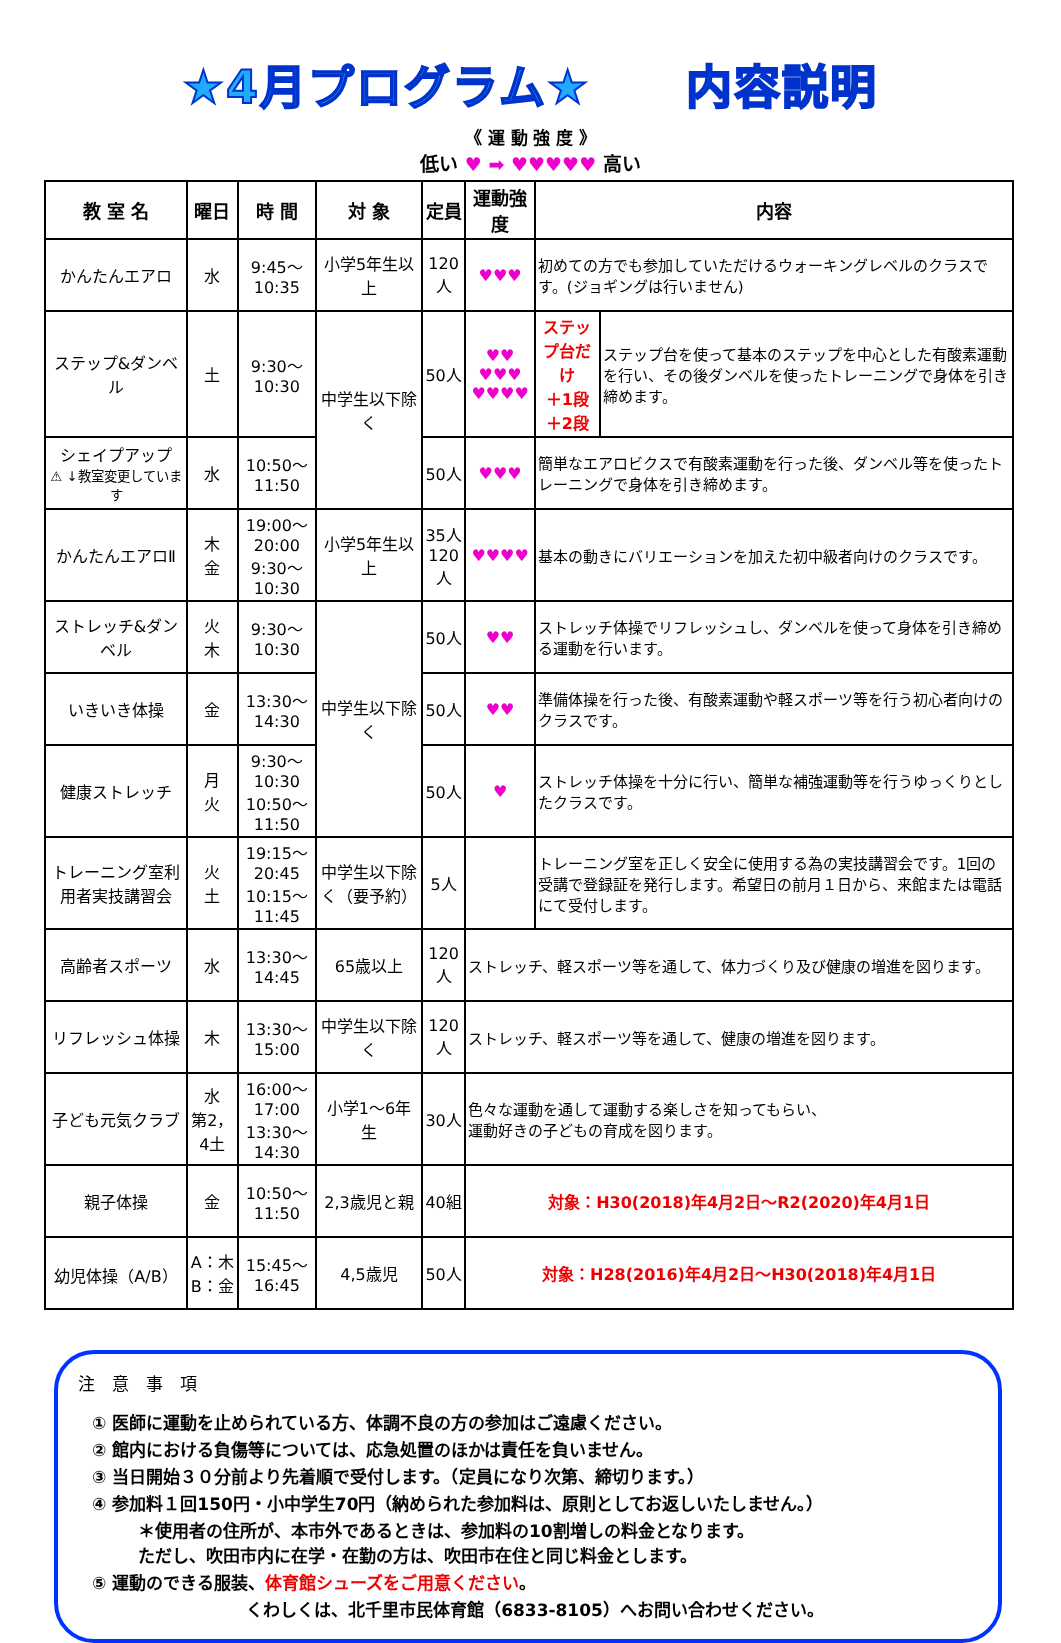★4月プログラム★　　内容説明
《 運 動 強 度 》
低い ♥ ➡ ♥♥♥♥♥ 高い
| 教 室 名 | 曜日 | 時 間 | 対 象 | 定員 | 運動強度 | 内容 | |
| --- | --- | --- | --- | --- | --- | --- | --- |
| かんたんエアロ | 水 | 9:45～10:35 | 小学5年生以上 | 120人 | ♥♥♥ | 初めての方でも参加していただけるウォーキングレベルのクラスです。(ジョギングは行いません) | |
| ステップ&ダンベル | 土 | 9:30～10:30 | 中学生以下除く | 50人 | ♥♥ ♥♥♥ ♥♥♥♥ | ステップ台だけ ＋1段 ＋2段 | ステップ台を使って基本のステップを中心とした有酸素運動を行い、その後ダンベルを使ったトレーニングで身体を引き締めます。 |
| シェイプアップ ⚠ ↓教室変更しています | 水 | 10:50～11:50 | | 50人 | ♥♥♥ | 簡単なエアロビクスで有酸素運動を行った後、ダンベル等を使ったトレーニングで身体を引き締めます。 | |
| かんたんエアロⅡ | 木 金 | 19:00～20:00 9:30～10:30 | 小学5年生以上 | 35人 120人 | ♥♥♥♥ | 基本の動きにバリエーションを加えた初中級者向けのクラスです。 | |
| ストレッチ&ダンベル | 火 木 | 9:30～10:30 | 中学生以下除く | 50人 | ♥♥ | ストレッチ体操でリフレッシュし、ダンベルを使って身体を引き締める運動を行います。 | |
| いきいき体操 | 金 | 13:30～14:30 | | 50人 | ♥♥ | 準備体操を行った後、有酸素運動や軽スポーツ等を行う初心者向けのクラスです。 | |
| 健康ストレッチ | 月 火 | 9:30～10:30 10:50～11:50 | | 50人 | ♥ | ストレッチ体操を十分に行い、簡単な補強運動等を行うゆっくりとしたクラスです。 | |
| トレーニング室利用者実技講習会 | 火 土 | 19:15～20:45 10:15～11:45 | 中学生以下除く（要予約） | 5人 | | トレーニング室を正しく安全に使用する為の実技講習会です。1回の受講で登録証を発行します。希望日の前月１日から、来館または電話にて受付します。 | |
| 高齢者スポーツ | 水 | 13:30～14:45 | 65歳以上 | 120人 | ストレッチ、軽スポーツ等を通して、体力づくり及び健康の増進を図ります。 | | |
| リフレッシュ体操 | 木 | 13:30～15:00 | 中学生以下除く | 120人 | ストレッチ、軽スポーツ等を通して、健康の増進を図ります。 | | |
| 子ども元気クラブ | 水 第2，4土 | 16:00～17:00 13:30～14:30 | 小学1～6年生 | 30人 | 色々な運動を通して運動する楽しさを知ってもらい、 運動好きの子どもの育成を図ります。 | | |
| 親子体操 | 金 | 10:50～11:50 | 2,3歳児と親 | 40組 | 対象：H30(2018)年4月2日～R2(2020)年4月1日 | | |
| 幼児体操（A/B） | A：木 B：金 | 15:45～16:45 | 4,5歳児 | 50人 | 対象：H28(2016)年4月2日～H30(2018)年4月1日 | | |
注　意　事　項
① 医師に運動を止められている方、体調不良の方の参加はご遠慮ください。
② 館内における負傷等については、応急処置のほかは責任を負いません。
③ 当日開始３０分前より先着順で受付します。（定員になり次第、締切ります。）
④ 参加料１回150円・小中学生70円（納められた参加料は、原則としてお返しいたしません。）
＊使用者の住所が、本市外であるときは、参加料の10割増しの料金となります。
ただし、吹田市内に在学・在勤の方は、吹田市在住と同じ料金とします。
⑤ 運動のできる服装、体育館シューズをご用意ください。
くわしくは、北千里市民体育館（6833-8105）へお問い合わせください。